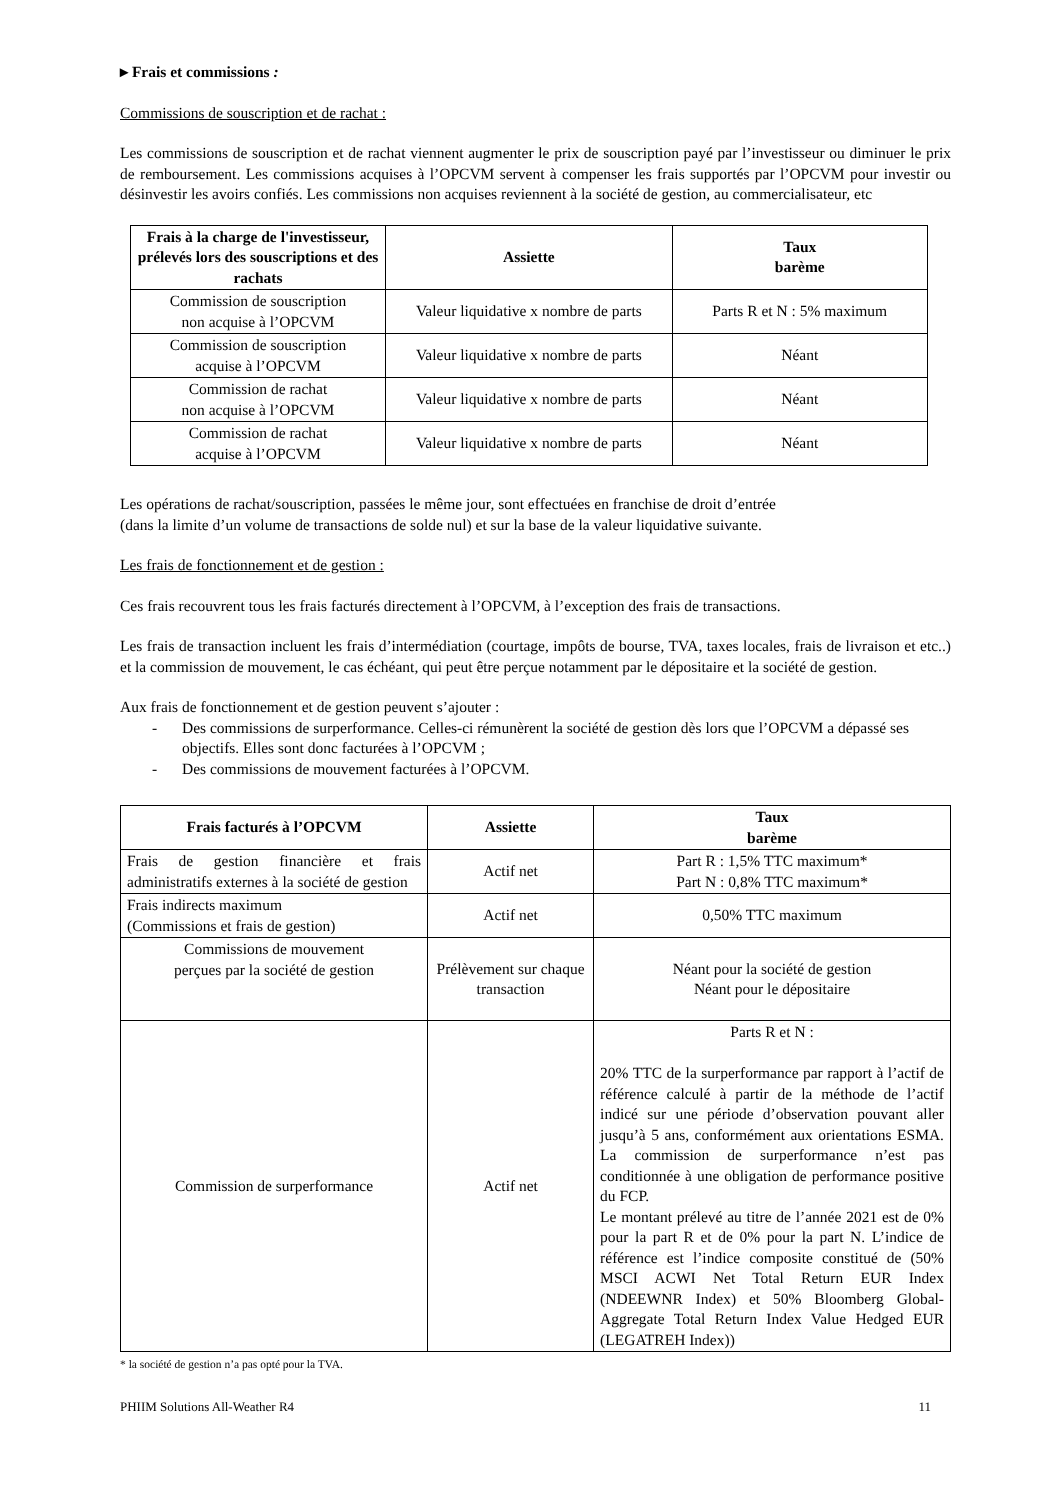▸ Frais et commissions :
Commissions de souscription et de rachat :
Les commissions de souscription et de rachat viennent augmenter le prix de souscription payé par l’investisseur ou diminuer le prix de remboursement. Les commissions acquises à l’OPCVM servent à compenser les frais supportés par l’OPCVM pour investir ou désinvestir les avoirs confiés. Les commissions non acquises reviennent à la société de gestion, au commercialisateur, etc
| Frais à la charge de l'investisseur, prélevés lors des souscriptions et des rachats | Assiette | Taux barème |
| --- | --- | --- |
| Commission de souscription non acquise à l’OPCVM | Valeur liquidative x nombre de parts | Parts R et N : 5% maximum |
| Commission de souscription acquise à l’OPCVM | Valeur liquidative x nombre de parts | Néant |
| Commission de rachat non acquise à l’OPCVM | Valeur liquidative x nombre de parts | Néant |
| Commission de rachat acquise à l’OPCVM | Valeur liquidative x nombre de parts | Néant |
Les opérations de rachat/souscription, passées le même jour, sont effectuées en franchise de droit d’entrée
(dans la limite d’un volume de transactions de solde nul) et sur la base de la valeur liquidative suivante.
Les frais de fonctionnement et de gestion :
Ces frais recouvrent tous les frais facturés directement à l’OPCVM, à l’exception des frais de transactions.
Les frais de transaction incluent les frais d’intermédiation (courtage, impôts de bourse, TVA, taxes locales, frais de livraison et etc..) et la commission de mouvement, le cas échéant, qui peut être perçue notamment par le dépositaire et la société de gestion.
Aux frais de fonctionnement et de gestion peuvent s’ajouter :
- Des commissions de surperformance. Celles-ci rémunèrent la société de gestion dès lors que l’OPCVM a dépassé ses objectifs. Elles sont donc facturées à l’OPCVM ;
- Des commissions de mouvement facturées à l’OPCVM.
| Frais facturés à l’OPCVM | Assiette | Taux barème |
| --- | --- | --- |
| Frais de gestion financière et frais administratifs externes à la société de gestion | Actif net | Part R : 1,5% TTC maximum* Part N : 0,8% TTC maximum* |
| Frais indirects maximum (Commissions et frais de gestion) | Actif net | 0,50% TTC maximum |
| Commissions de mouvement perçues par la société de gestion | Prélèvement sur chaque transaction | Néant pour la société de gestion Néant pour le dépositaire |
| Commission de surperformance | Actif net | Parts R et N : 20% TTC de la surperformance par rapport à l’actif de référence calculé à partir de la méthode de l’actif indicé sur une période d’observation pouvant aller jusqu’à 5 ans, conformément aux orientations ESMA. La commission de surperformance n’est pas conditionnée à une obligation de performance positive du FCP. Le montant prélevé au titre de l’année 2021 est de 0% pour la part R et de 0% pour la part N. L’indice de référence est l’indice composite constitué de (50% MSCI ACWI Net Total Return EUR Index (NDEEWNR Index) et 50% Bloomberg Global-Aggregate Total Return Index Value Hedged EUR (LEGATREH Index)) |
* la société de gestion n’a pas opté pour la TVA.
PHIIM Solutions All-Weather R4 11